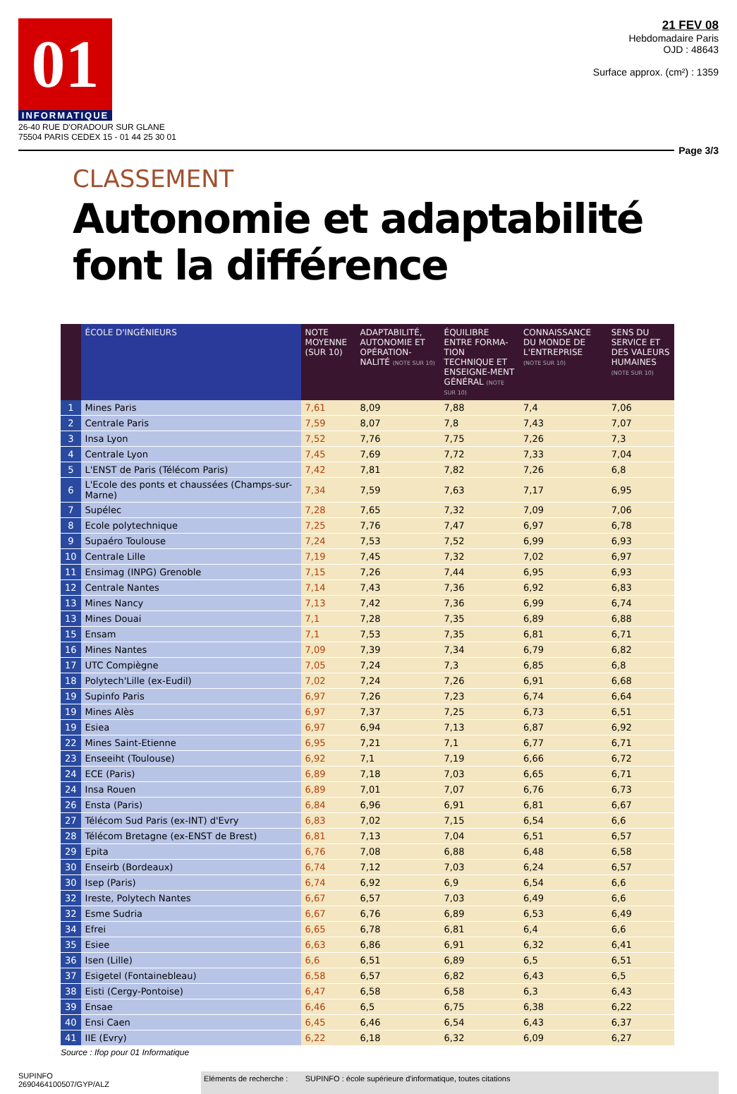01
INFORMATIQUE
26-40 RUE D'ORADOUR SUR GLANE
75504 PARIS CEDEX 15 - 01 44 25 30 01
21 FEV 08
Hebdomadaire Paris
OJD : 48643
Surface approx. (cm²) : 1359
Page 3/3
CLASSEMENT
Autonomie et adaptabilité
font la différence
| | ÉCOLE D'INGÉNIEURS | NOTE MOYENNE (SUR 10) | ADAPTABILITÉ, AUTONOMIE ET OPÉRATION-NALITÉ (NOTE SUR 10) | ÉQUILIBRE ENTRE FORMA-TION TECHNIQUE ET ENSEIGNE-MENT GÉNÉRAL (NOTE SUR 10) | CONNAISSANCE DU MONDE DE L'ENTREPRISE (NOTE SUR 10) | SENS DU SERVICE ET DES VALEURS HUMAINES (NOTE SUR 10) |
| --- | --- | --- | --- | --- | --- | --- |
| 1 | Mines Paris | 7,61 | 8,09 | 7,88 | 7,4 | 7,06 |
| 2 | Centrale Paris | 7,59 | 8,07 | 7,8 | 7,43 | 7,07 |
| 3 | Insa Lyon | 7,52 | 7,76 | 7,75 | 7,26 | 7,3 |
| 4 | Centrale Lyon | 7,45 | 7,69 | 7,72 | 7,33 | 7,04 |
| 5 | L'ENST de Paris (Télécom Paris) | 7,42 | 7,81 | 7,82 | 7,26 | 6,8 |
| 6 | L'Ecole des ponts et chaussées (Champs-sur-Marne) | 7,34 | 7,59 | 7,63 | 7,17 | 6,95 |
| 7 | Supélec | 7,28 | 7,65 | 7,32 | 7,09 | 7,06 |
| 8 | Ecole polytechnique | 7,25 | 7,76 | 7,47 | 6,97 | 6,78 |
| 9 | Supaéro Toulouse | 7,24 | 7,53 | 7,52 | 6,99 | 6,93 |
| 10 | Centrale Lille | 7,19 | 7,45 | 7,32 | 7,02 | 6,97 |
| 11 | Ensimag (INPG) Grenoble | 7,15 | 7,26 | 7,44 | 6,95 | 6,93 |
| 12 | Centrale Nantes | 7,14 | 7,43 | 7,36 | 6,92 | 6,83 |
| 13 | Mines Nancy | 7,13 | 7,42 | 7,36 | 6,99 | 6,74 |
| 13 | Mines Douai | 7,1 | 7,28 | 7,35 | 6,89 | 6,88 |
| 15 | Ensam | 7,1 | 7,53 | 7,35 | 6,81 | 6,71 |
| 16 | Mines Nantes | 7,09 | 7,39 | 7,34 | 6,79 | 6,82 |
| 17 | UTC Compiègne | 7,05 | 7,24 | 7,3 | 6,85 | 6,8 |
| 18 | Polytech'Lille (ex-Eudil) | 7,02 | 7,24 | 7,26 | 6,91 | 6,68 |
| 19 | Supinfo Paris | 6,97 | 7,26 | 7,23 | 6,74 | 6,64 |
| 19 | Mines Alès | 6,97 | 7,37 | 7,25 | 6,73 | 6,51 |
| 19 | Esiea | 6,97 | 6,94 | 7,13 | 6,87 | 6,92 |
| 22 | Mines Saint-Etienne | 6,95 | 7,21 | 7,1 | 6,77 | 6,71 |
| 23 | Enseeiht (Toulouse) | 6,92 | 7,1 | 7,19 | 6,66 | 6,72 |
| 24 | ECE (Paris) | 6,89 | 7,18 | 7,03 | 6,65 | 6,71 |
| 24 | Insa Rouen | 6,89 | 7,01 | 7,07 | 6,76 | 6,73 |
| 26 | Ensta (Paris) | 6,84 | 6,96 | 6,91 | 6,81 | 6,67 |
| 27 | Télécom Sud Paris (ex-INT) d'Evry | 6,83 | 7,02 | 7,15 | 6,54 | 6,6 |
| 28 | Télécom Bretagne (ex-ENST de Brest) | 6,81 | 7,13 | 7,04 | 6,51 | 6,57 |
| 29 | Epita | 6,76 | 7,08 | 6,88 | 6,48 | 6,58 |
| 30 | Enseirb (Bordeaux) | 6,74 | 7,12 | 7,03 | 6,24 | 6,57 |
| 30 | Isep (Paris) | 6,74 | 6,92 | 6,9 | 6,54 | 6,6 |
| 32 | Ireste, Polytech Nantes | 6,67 | 6,57 | 7,03 | 6,49 | 6,6 |
| 32 | Esme Sudria | 6,67 | 6,76 | 6,89 | 6,53 | 6,49 |
| 34 | Efrei | 6,65 | 6,78 | 6,81 | 6,4 | 6,6 |
| 35 | Esiee | 6,63 | 6,86 | 6,91 | 6,32 | 6,41 |
| 36 | Isen (Lille) | 6,6 | 6,51 | 6,89 | 6,5 | 6,51 |
| 37 | Esigetel (Fontainebleau) | 6,58 | 6,57 | 6,82 | 6,43 | 6,5 |
| 38 | Eisti (Cergy-Pontoise) | 6,47 | 6,58 | 6,58 | 6,3 | 6,43 |
| 39 | Ensae | 6,46 | 6,5 | 6,75 | 6,38 | 6,22 |
| 40 | Ensi Caen | 6,45 | 6,46 | 6,54 | 6,43 | 6,37 |
| 41 | IIE (Evry) | 6,22 | 6,18 | 6,32 | 6,09 | 6,27 |
Source : Ifop pour 01 Informatique
SUPINFO
2690464100507/GYP/ALZ
Eléments de recherche : SUPINFO : école supérieure d'informatique, toutes citations